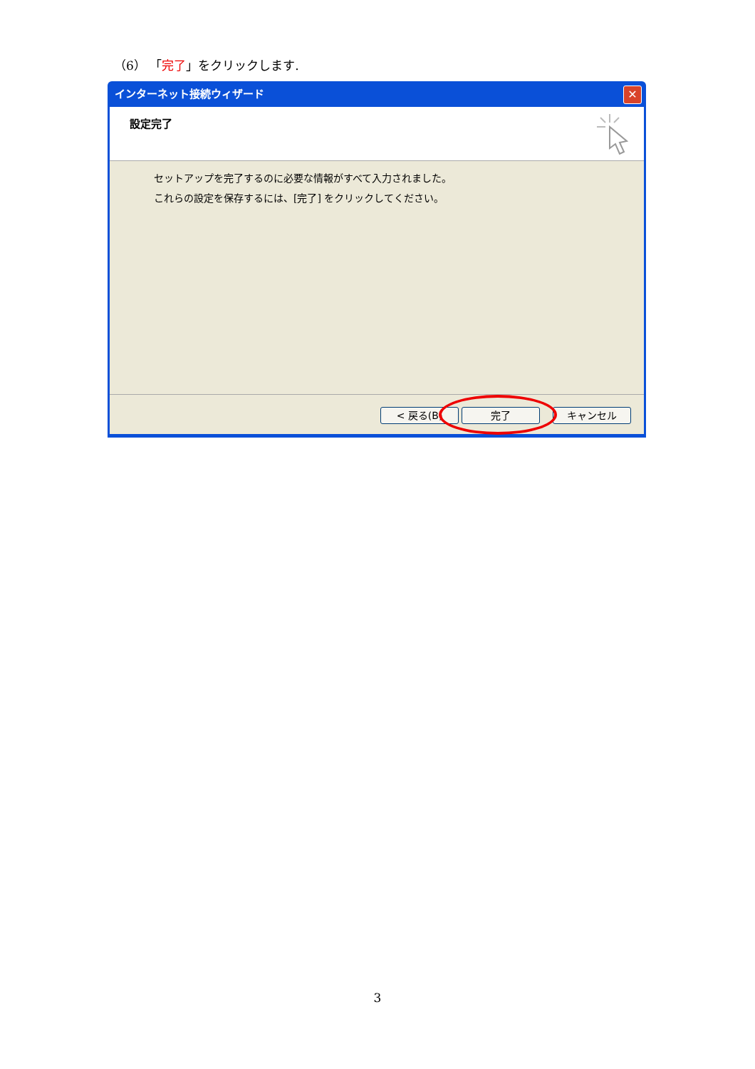（6） 「完了」をクリックします.
インターネット接続ウィザード ✕
設定完了
セットアップを完了するのに必要な情報がすべて入力されました。
これらの設定を保存するには、[完了] をクリックしてください。
< 戻る(B) 完了 キャンセル
3